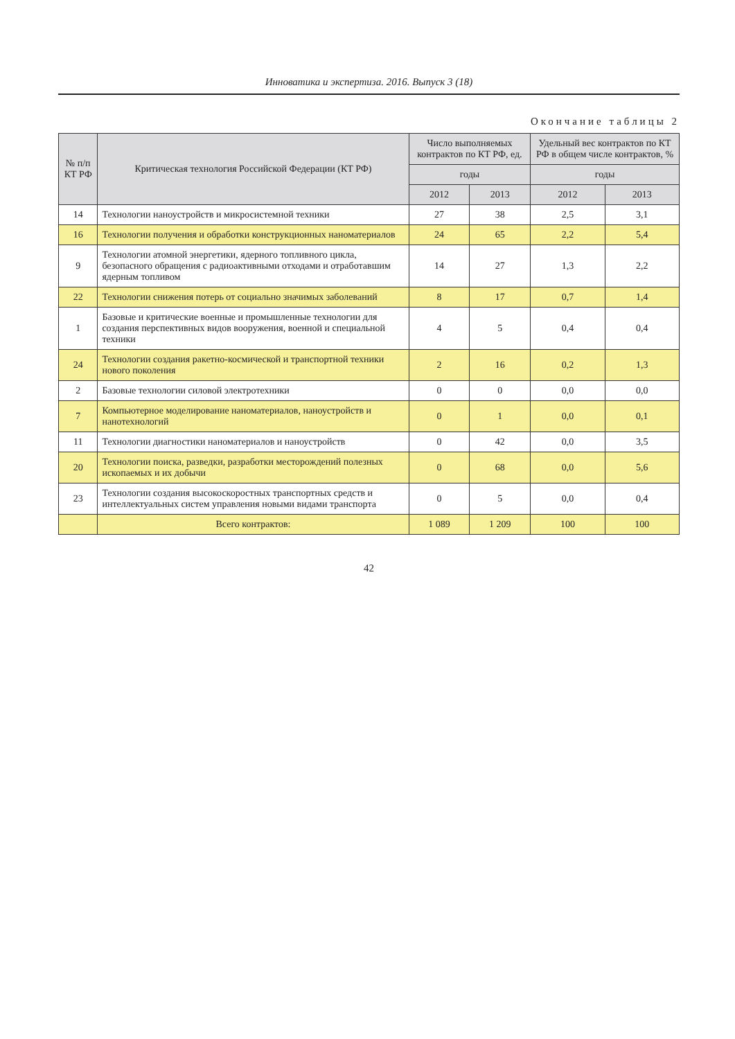Инноватика и экспертиза. 2016. Выпуск 3 (18)
Окончание таблицы 2
| № п/п КТ РФ | Критическая технология Российской Федерации (КТ РФ) | Число выполняемых контрактов по КТ РФ, ед. | | Удельный вес контрактов по КТ РФ в общем числе контрактов, % | |
| --- | --- | --- | --- | --- | --- |
| | | годы | | годы | |
| | | 2012 | 2013 | 2012 | 2013 |
| 14 | Технологии наноустройств и микросистемной техники | 27 | 38 | 2,5 | 3,1 |
| 16 | Технологии получения и обработки конструкционных наноматериалов | 24 | 65 | 2,2 | 5,4 |
| 9 | Технологии атомной энергетики, ядерного топливного цикла, безопасного обращения с радиоактивными отходами и отработавшим ядерным топливом | 14 | 27 | 1,3 | 2,2 |
| 22 | Технологии снижения потерь от социально значимых заболеваний | 8 | 17 | 0,7 | 1,4 |
| 1 | Базовые и критические военные и промышленные технологии для создания перспективных видов вооружения, военной и специальной техники | 4 | 5 | 0,4 | 0,4 |
| 24 | Технологии создания ракетно-космической и транспортной техники нового поколения | 2 | 16 | 0,2 | 1,3 |
| 2 | Базовые технологии силовой электротехники | 0 | 0 | 0,0 | 0,0 |
| 7 | Компьютерное моделирование наноматериалов, наноустройств и нанотехнологий | 0 | 1 | 0,0 | 0,1 |
| 11 | Технологии диагностики наноматериалов и наноустройств | 0 | 42 | 0,0 | 3,5 |
| 20 | Технологии поиска, разведки, разработки месторождений полезных ископаемых и их добычи | 0 | 68 | 0,0 | 5,6 |
| 23 | Технологии создания высокоскоростных транспортных средств и интеллектуальных систем управления новыми видами транспорта | 0 | 5 | 0,0 | 0,4 |
| | Всего контрактов: | 1 089 | 1 209 | 100 | 100 |
42